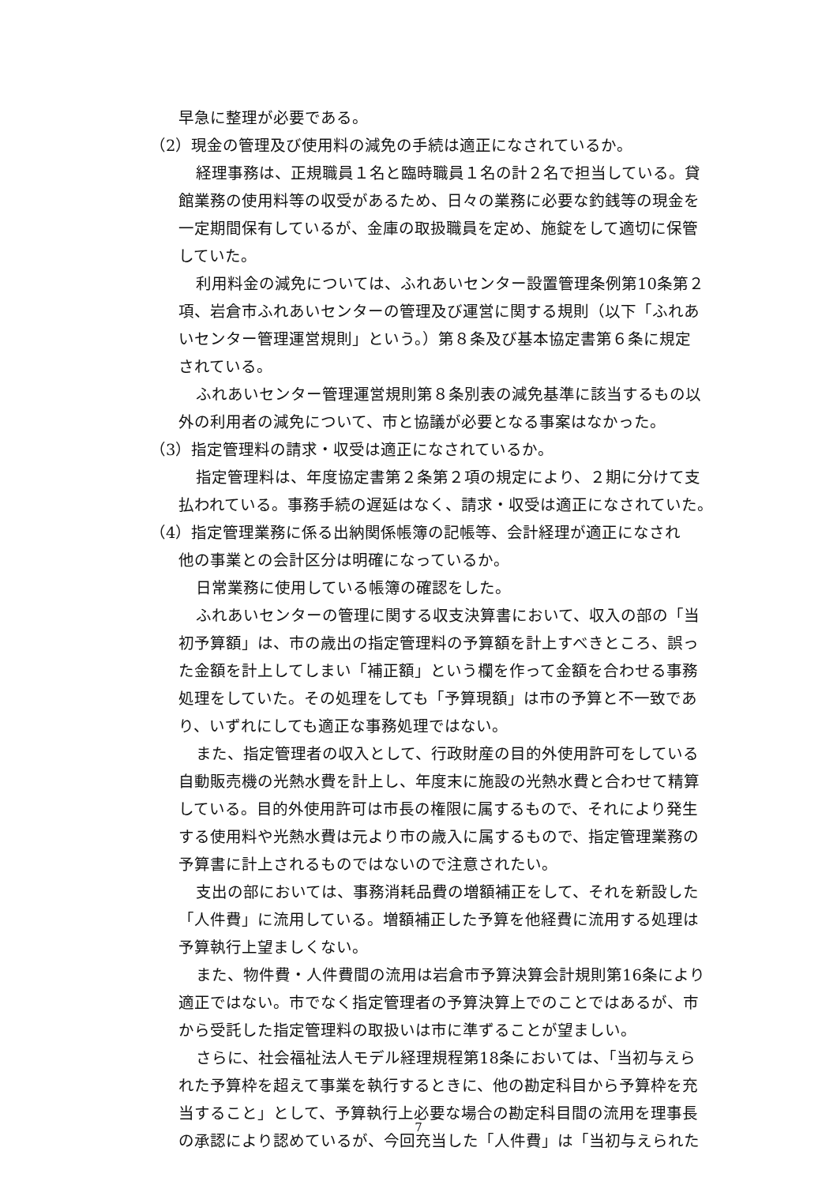早急に整理が必要である。
（2）現金の管理及び使用料の減免の手続は適正になされているか。
経理事務は、正規職員１名と臨時職員１名の計２名で担当している。貸
館業務の使用料等の収受があるため、日々の業務に必要な釣銭等の現金を
一定期間保有しているが、金庫の取扱職員を定め、施錠をして適切に保管
していた。
利用料金の減免については、ふれあいセンター設置管理条例第10条第２
項、岩倉市ふれあいセンターの管理及び運営に関する規則（以下「ふれあ
いセンター管理運営規則」という。）第８条及び基本協定書第６条に規定
されている。
ふれあいセンター管理運営規則第８条別表の減免基準に該当するもの以
外の利用者の減免について、市と協議が必要となる事案はなかった。
（3）指定管理料の請求・収受は適正になされているか。
指定管理料は、年度協定書第２条第２項の規定により、２期に分けて支
払われている。事務手続の遅延はなく、請求・収受は適正になされていた。
（4）指定管理業務に係る出納関係帳簿の記帳等、会計経理が適正になされ
他の事業との会計区分は明確になっているか。
日常業務に使用している帳簿の確認をした。
ふれあいセンターの管理に関する収支決算書において、収入の部の「当
初予算額」は、市の歳出の指定管理料の予算額を計上すべきところ、誤っ
た金額を計上してしまい「補正額」という欄を作って金額を合わせる事務
処理をしていた。その処理をしても「予算現額」は市の予算と不一致であ
り、いずれにしても適正な事務処理ではない。
また、指定管理者の収入として、行政財産の目的外使用許可をしている
自動販売機の光熱水費を計上し、年度末に施設の光熱水費と合わせて精算
している。目的外使用許可は市長の権限に属するもので、それにより発生
する使用料や光熱水費は元より市の歳入に属するもので、指定管理業務の
予算書に計上されるものではないので注意されたい。
支出の部においては、事務消耗品費の増額補正をして、それを新設した
「人件費」に流用している。増額補正した予算を他経費に流用する処理は
予算執行上望ましくない。
また、物件費・人件費間の流用は岩倉市予算決算会計規則第16条により
適正ではない。市でなく指定管理者の予算決算上でのことではあるが、市
から受託した指定管理料の取扱いは市に準ずることが望ましい。
さらに、社会福祉法人モデル経理規程第18条においては、「当初与えら
れた予算枠を超えて事業を執行するときに、他の勘定科目から予算枠を充
当すること」として、予算執行上必要な場合の勘定科目間の流用を理事長
の承認により認めているが、今回充当した「人件費」は「当初与えられた
7